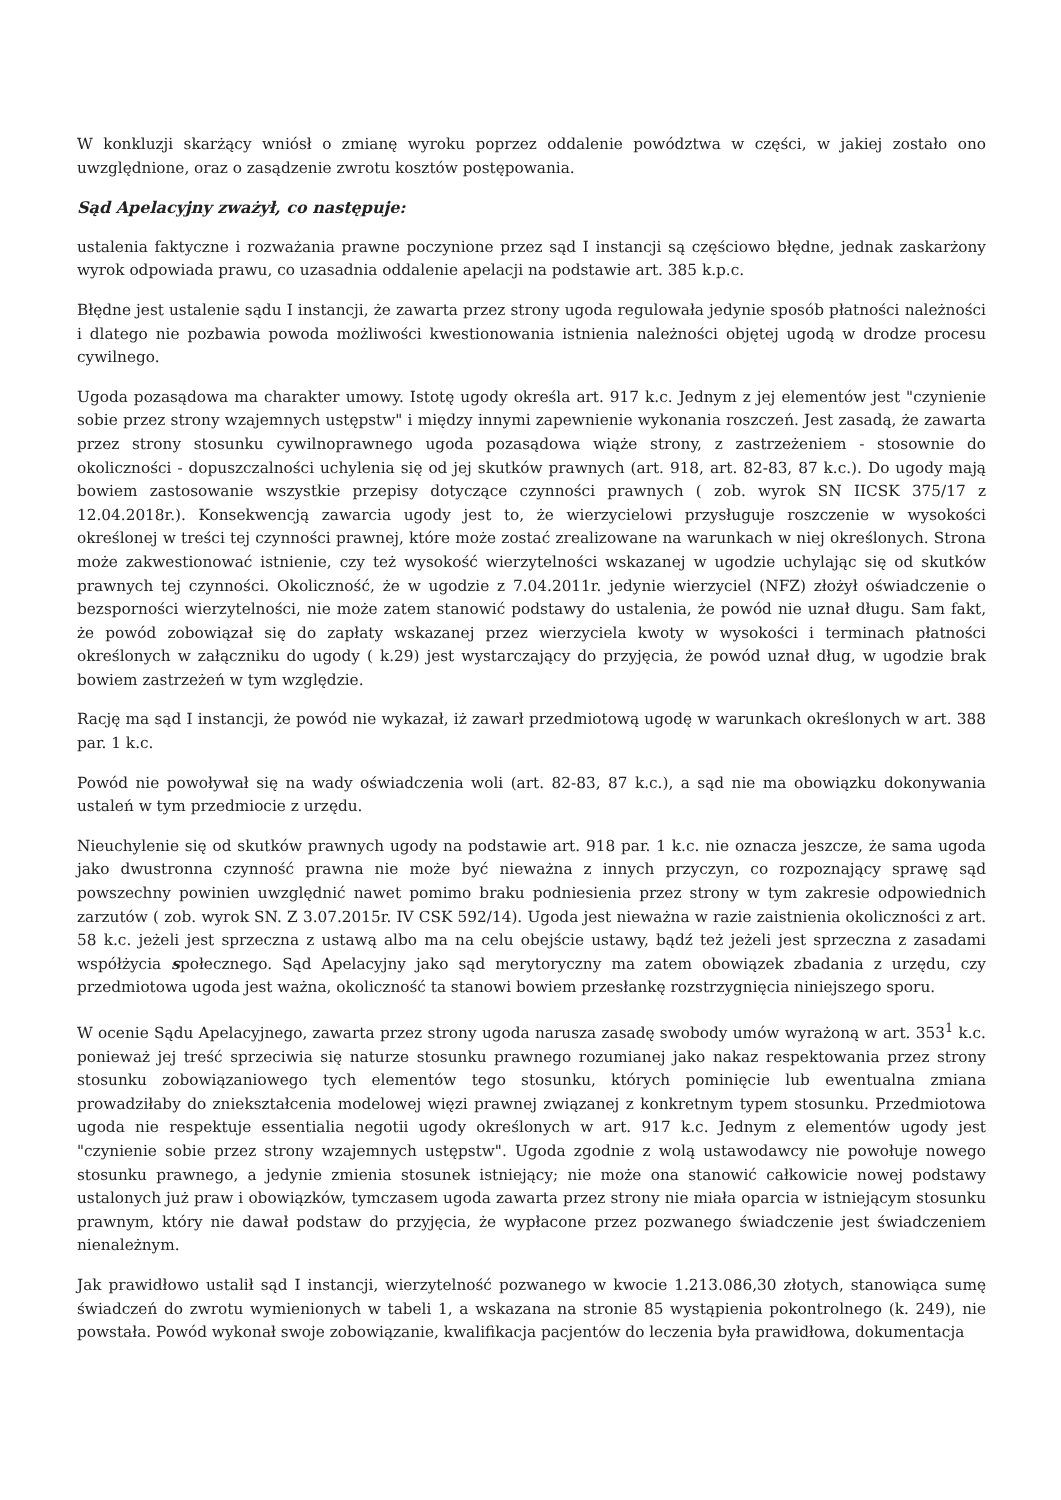W konkluzji skarżący wniósł o zmianę wyroku poprzez oddalenie powództwa w części, w jakiej zostało ono uwzględnione, oraz o zasądzenie zwrotu kosztów postępowania.
Sąd Apelacyjny zważył, co następuje:
ustalenia faktyczne i rozważania prawne poczynione przez sąd I instancji są częściowo błędne, jednak zaskarżony wyrok odpowiada prawu, co uzasadnia oddalenie apelacji na podstawie art. 385 k.p.c.
Błędne jest ustalenie sądu I instancji, że zawarta przez strony ugoda regulowała jedynie sposób płatności należności i dlatego nie pozbawia powoda możliwości kwestionowania istnienia należności objętej ugodą w drodze procesu cywilnego.
Ugoda pozasądowa ma charakter umowy. Istotę ugody określa art. 917 k.c. Jednym z jej elementów jest "czynienie sobie przez strony wzajemnych ustępstw" i między innymi zapewnienie wykonania roszczeń. Jest zasadą, że zawarta przez strony stosunku cywilnoprawnego ugoda pozasądowa wiąże strony, z zastrzeżeniem - stosownie do okoliczności - dopuszczalności uchylenia się od jej skutków prawnych (art. 918, art. 82-83, 87 k.c.). Do ugody mają bowiem zastosowanie wszystkie przepisy dotyczące czynności prawnych ( zob. wyrok SN IICSK 375/17 z 12.04.2018r.). Konsekwencją zawarcia ugody jest to, że wierzycielowi przysługuje roszczenie w wysokości określonej w treści tej czynności prawnej, które może zostać zrealizowane na warunkach w niej określonych. Strona może zakwestionować istnienie, czy też wysokość wierzytelności wskazanej w ugodzie uchylając się od skutków prawnych tej czynności. Okoliczność, że w ugodzie z 7.04.2011r. jedynie wierzyciel (NFZ) złożył oświadczenie o bezsporności wierzytelności, nie może zatem stanowić podstawy do ustalenia, że powód nie uznał długu. Sam fakt, że powód zobowiązał się do zapłaty wskazanej przez wierzyciela kwoty w wysokości i terminach płatności określonych w załączniku do ugody ( k.29) jest wystarczający do przyjęcia, że powód uznał dług, w ugodzie brak bowiem zastrzeżeń w tym względzie.
Rację ma sąd I instancji, że powód nie wykazał, iż zawarł przedmiotową ugodę w warunkach określonych w art. 388 par. 1 k.c.
Powód nie powoływał się na wady oświadczenia woli (art. 82-83, 87 k.c.), a sąd nie ma obowiązku dokonywania ustaleń w tym przedmiocie z urzędu.
Nieuchylenie się od skutków prawnych ugody na podstawie art. 918 par. 1 k.c. nie oznacza jeszcze, że sama ugoda jako dwustronna czynność prawna nie może być nieważna z innych przyczyn, co rozpoznający sprawę sąd powszechny powinien uwzględnić nawet pomimo braku podniesienia przez strony w tym zakresie odpowiednich zarzutów ( zob. wyrok SN. Z 3.07.2015r. IV CSK 592/14). Ugoda jest nieważna w razie zaistnienia okoliczności z art. 58 k.c. jeżeli jest sprzeczna z ustawą albo ma na celu obejście ustawy, bądź też jeżeli jest sprzeczna z zasadami współżycia społecznego. Sąd Apelacyjny jako sąd merytoryczny ma zatem obowiązek zbadania z urzędu, czy przedmiotowa ugoda jest ważna, okoliczność ta stanowi bowiem przesłankę rozstrzygnięcia niniejszego sporu.
W ocenie Sądu Apelacyjnego, zawarta przez strony ugoda narusza zasadę swobody umów wyrażoną w art. 353<sup>1</sup> k.c. ponieważ jej treść sprzeciwia się naturze stosunku prawnego rozumianej jako nakaz respektowania przez strony stosunku zobowiązaniowego tych elementów tego stosunku, których pominięcie lub ewentualna zmiana prowadziłaby do zniekształcenia modelowej więzi prawnej związanej z konkretnym typem stosunku. Przedmiotowa ugoda nie respektuje essentialia negotii ugody określonych w art. 917 k.c. Jednym z elementów ugody jest "czynienie sobie przez strony wzajemnych ustępstw". Ugoda zgodnie z wolą ustawodawcy nie powołuje nowego stosunku prawnego, a jedynie zmienia stosunek istniejący; nie może ona stanowić całkowicie nowej podstawy ustalonych już praw i obowiązków, tymczasem ugoda zawarta przez strony nie miała oparcia w istniejącym stosunku prawnym, który nie dawał podstaw do przyjęcia, że wypłacone przez pozwanego świadczenie jest świadczeniem nienależnym.
Jak prawidłowo ustalił sąd I instancji, wierzytelność pozwanego w kwocie 1.213.086,30 złotych, stanowiąca sumę świadczeń do zwrotu wymienionych w tabeli 1, a wskazana na stronie 85 wystąpienia pokontrolnego (k. 249), nie powstała. Powód wykonał swoje zobowiązanie, kwalifikacja pacjentów do leczenia była prawidłowa, dokumentacja